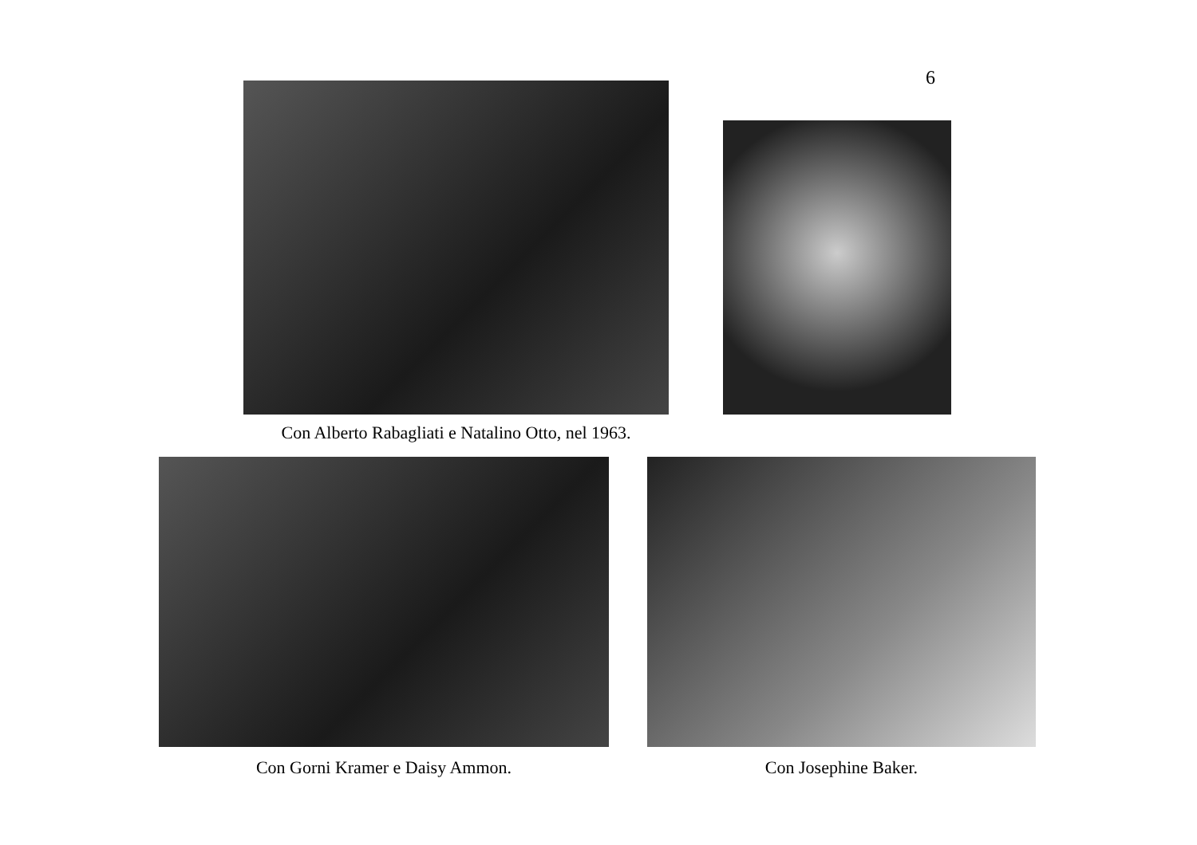6
Con Alberto Rabagliati e Natalino Otto, nel 1963.
Con Gorni Kramer e Daisy Ammon. Con Josephine Baker.